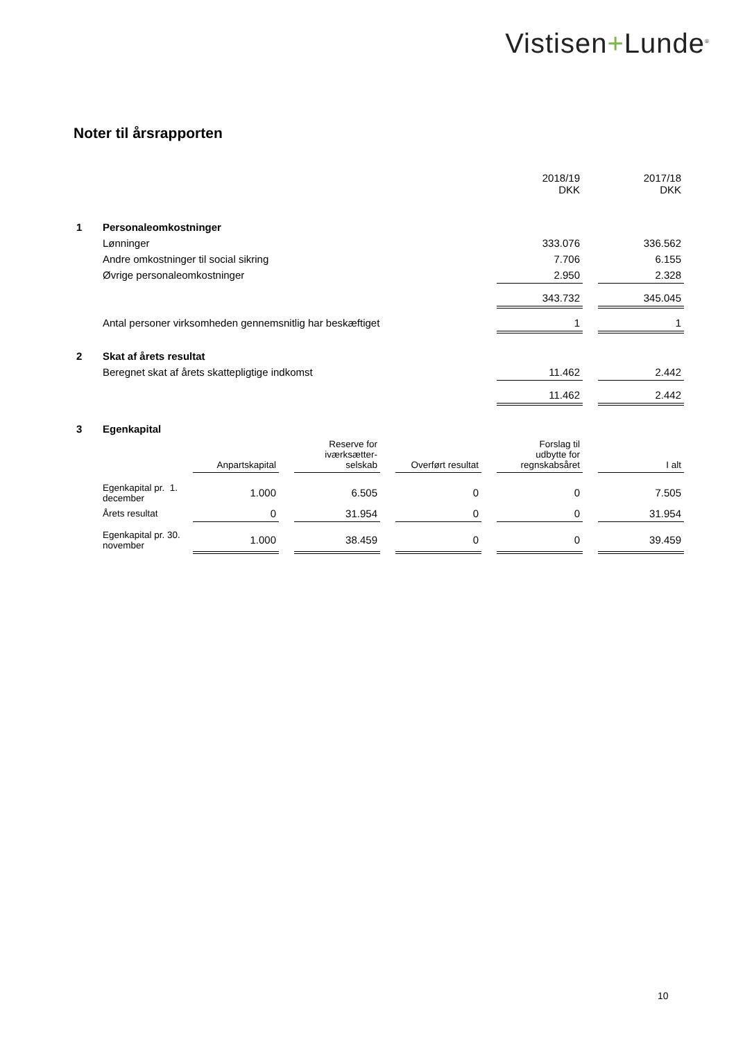Vistisen+Lunde<sup>®</sup>
Noter til årsrapporten
| | | 2018/19 DKK | | 2017/18 DKK |
| 1 | Personaleomkostninger | | | |
| | Lønninger | 333.076 | | 336.562 |
| | Andre omkostninger til social sikring | 7.706 | | 6.155 |
| | Øvrige personaleomkostninger | 2.950 | | 2.328 |
| | | 343.732 | | 345.045 |
| | Antal personer virksomheden gennemsnitlig har beskæftiget | 1 | | 1 |
| 2 | Skat af årets resultat | | | |
| | Beregnet skat af årets skattepligtige indkomst | 11.462 | | 2.442 |
| | | 11.462 | | 2.442 |
| 3 | Egenkapital | | | | | | | | | |
| | | Anpartskapital | | Reserve for iværksætter- selskab | | Overført resultat | | Forslag til udbytte for regnskabsåret | | I alt |
| | Egenkapital pr. 1. december | 1.000 | | 6.505 | | 0 | | 0 | | 7.505 |
| | Årets resultat | 0 | | 31.954 | | 0 | | 0 | | 31.954 |
| | Egenkapital pr. 30. november | 1.000 | | 38.459 | | 0 | | 0 | | 39.459 |
10